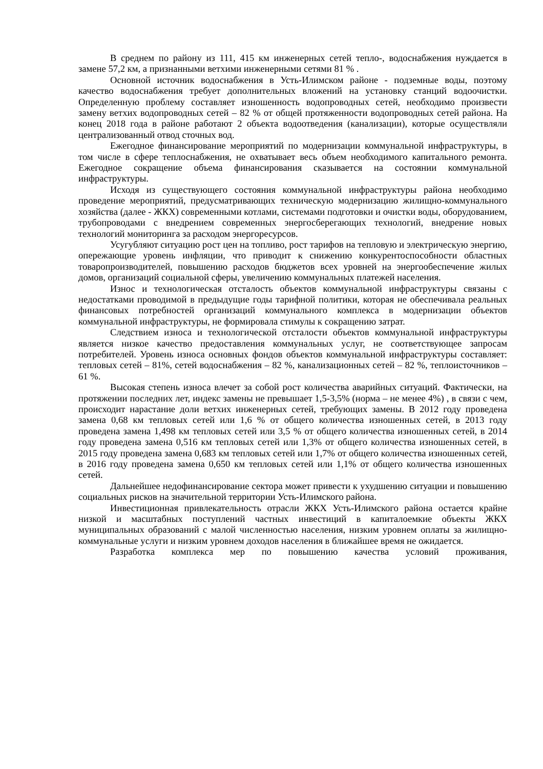В среднем по району из 111, 415 км инженерных сетей тепло-, водоснабжения нуждается в замене 57,2 км, а признанными ветхими инженерными сетями 81 % .
Основной источник водоснабжения в Усть-Илимском районе - подземные воды, поэтому качество водоснабжения требует дополнительных вложений на установку станций водоочистки. Определенную проблему составляет изношенность водопроводных сетей, необходимо произвести замену ветхих водопроводных сетей – 82 % от общей протяженности водопроводных сетей района. На конец 2018 года в районе работают 2 объекта водоотведения (канализации), которые осуществляли централизованный отвод сточных вод.
Ежегодное финансирование мероприятий по модернизации коммунальной инфраструктуры, в том числе в сфере теплоснабжения, не охватывает весь объем необходимого капитального ремонта. Ежегодное сокращение объема финансирования сказывается на состоянии коммунальной инфраструктуры.
Исходя из существующего состояния коммунальной инфраструктуры района необходимо проведение мероприятий, предусматривающих техническую модернизацию жилищно-коммунального хозяйства (далее - ЖКХ) современными котлами, системами подготовки и очистки воды, оборудованием, трубопроводами с внедрением современных энергосберегающих технологий, внедрение новых технологий мониторинга за расходом энергоресурсов.
Усугубляют ситуацию рост цен на топливо, рост тарифов на тепловую и электрическую энергию, опережающие уровень инфляции, что приводит к снижению конкурентоспособности областных товаропроизводителей, повышению расходов бюджетов всех уровней на энергообеспечение жилых домов, организаций социальной сферы, увеличению коммунальных платежей населения.
Износ и технологическая отсталость объектов коммунальной инфраструктуры связаны с недостатками проводимой в предыдущие годы тарифной политики, которая не обеспечивала реальных финансовых потребностей организаций коммунального комплекса в модернизации объектов коммунальной инфраструктуры, не формировала стимулы к сокращению затрат.
Следствием износа и технологической отсталости объектов коммунальной инфраструктуры является низкое качество предоставления коммунальных услуг, не соответствующее запросам потребителей. Уровень износа основных фондов объектов коммунальной инфраструктуры составляет: тепловых сетей – 81%, сетей водоснабжения – 82 %, канализационных сетей – 82 %, теплоисточников – 61 %.
Высокая степень износа влечет за собой рост количества аварийных ситуаций. Фактически, на протяжении последних лет, индекс замены не превышает 1,5-3,5% (норма – не менее 4%) , в связи с чем, происходит нарастание доли ветхих инженерных сетей, требующих замены. В 2012 году проведена замена 0,68 км тепловых сетей или 1,6 % от общего количества изношенных сетей, в 2013 году проведена замена 1,498 км тепловых сетей или 3,5 % от общего количества изношенных сетей, в 2014 году проведена замена 0,516 км тепловых сетей или 1,3% от общего количества изношенных сетей, в 2015 году проведена замена 0,683 км тепловых сетей или 1,7% от общего количества изношенных сетей, в 2016 году проведена замена 0,650 км тепловых сетей или 1,1% от общего количества изношенных сетей.
Дальнейшее недофинансирование сектора может привести к ухудшению ситуации и повышению социальных рисков на значительной территории Усть-Илимского района.
Инвестиционная привлекательность отрасли ЖКХ Усть-Илимского района остается крайне низкой и масштабных поступлений частных инвестиций в капиталоемкие объекты ЖКХ муниципальных образований с малой численностью населения, низким уровнем оплаты за жилищно-коммунальные услуги и низким уровнем доходов населения в ближайшее время не ожидается.
Разработка комплекса мер по повышению качества условий проживания,